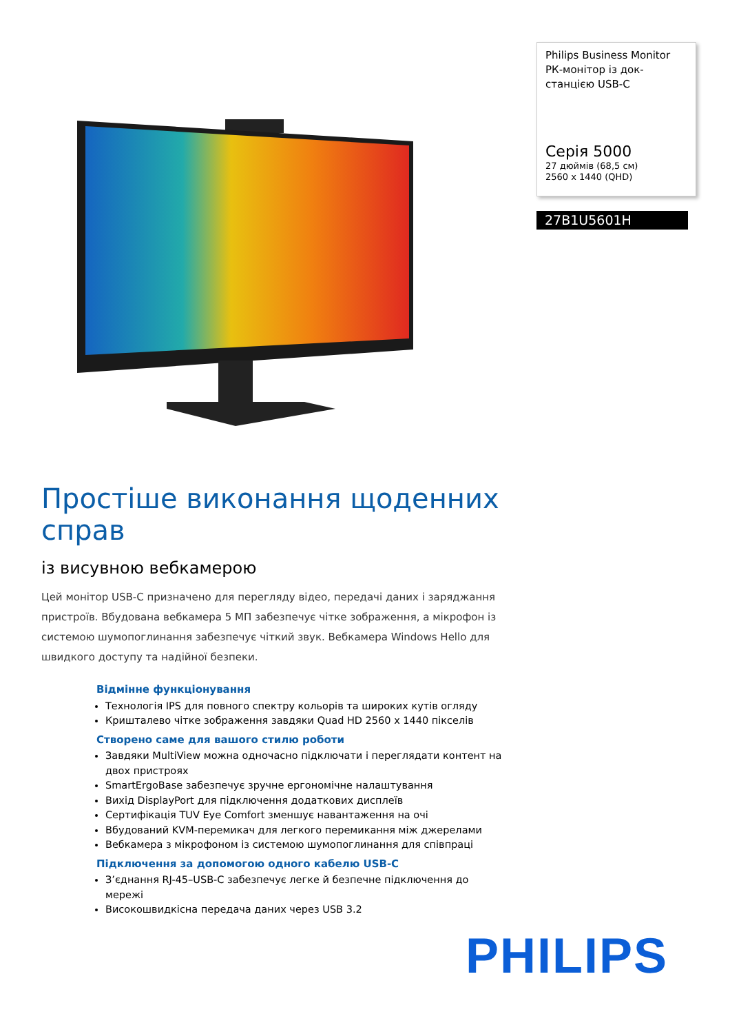Philips Business Monitor
РК-монітор із док-станцією USB-C
Серія 5000
27 дюймів (68,5 см)
2560 x 1440 (QHD)
27B1U5601H
Простіше виконання щоденних справ
із висувною вебкамерою
Цей монітор USB-C призначено для перегляду відео, передачі даних і заряджання пристроїв. Вбудована вебкамера 5 МП забезпечує чітке зображення, а мікрофон із системою шумопоглинання забезпечує чіткий звук. Вебкамера Windows Hello для швидкого доступу та надійної безпеки.
Відмінне функціонування
Технологія IPS для повного спектру кольорів та широких кутів огляду
Кришталево чітке зображення завдяки Quad HD 2560 x 1440 пікселів
Створено саме для вашого стилю роботи
Завдяки MultiView можна одночасно підключати і переглядати контент на двох пристроях
SmartErgoBase забезпечує зручне ергономічне налаштування
Вихід DisplayPort для підключення додаткових дисплеїв
Сертифікація TUV Eye Comfort зменшує навантаження на очі
Вбудований KVM-перемикач для легкого перемикання між джерелами
Вебкамера з мікрофоном із системою шумопоглинання для співпраці
Підключення за допомогою одного кабелю USB-C
З’єднання RJ-45–USB-C забезпечує легке й безпечне підключення до мережі
Високошвидкісна передача даних через USB 3.2
PHILIPS